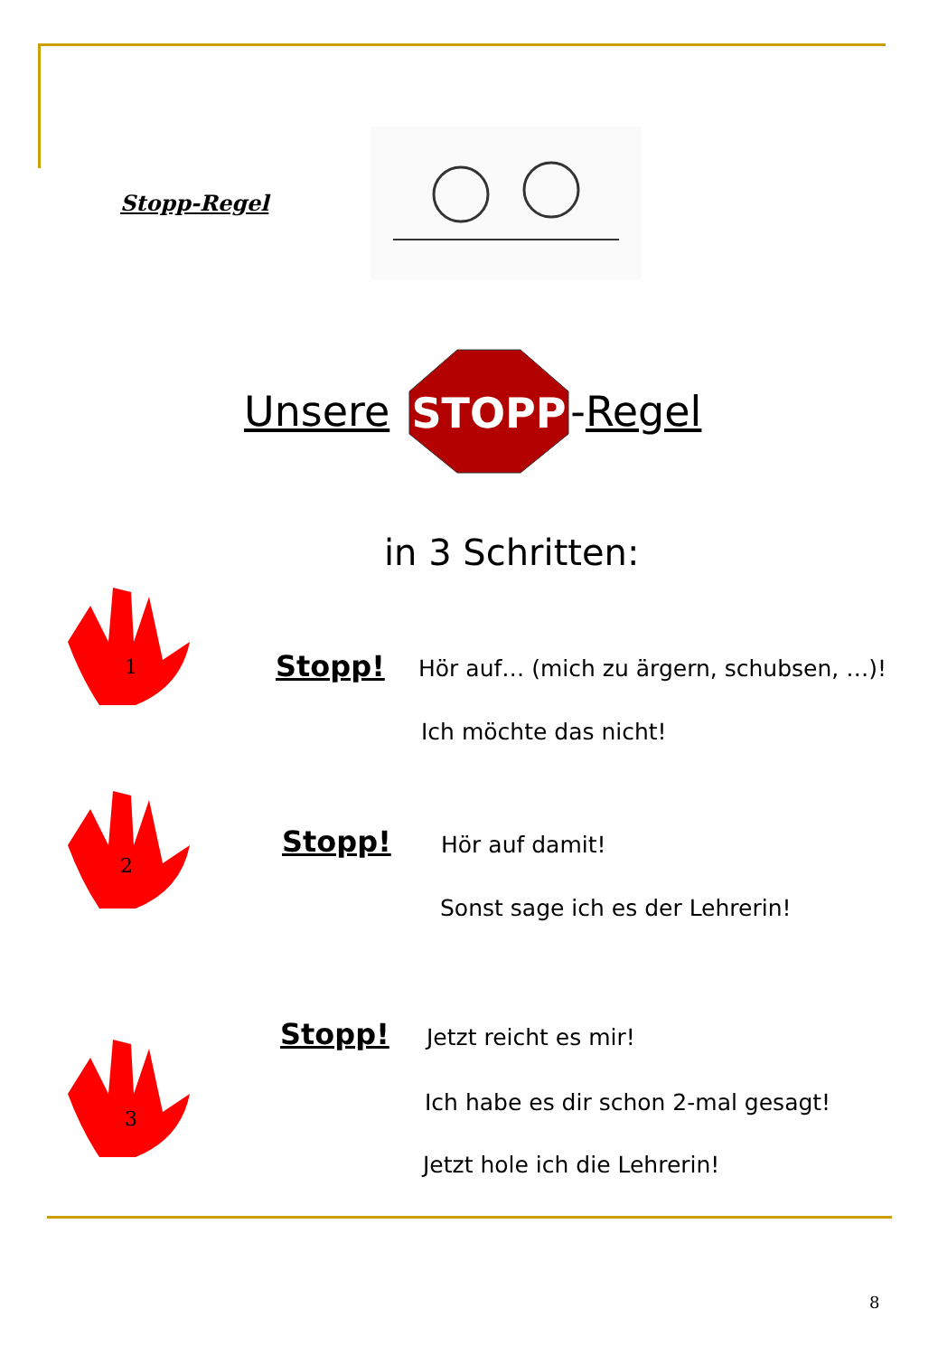Stopp-Regel
Unsere
STOPP
-Regel
in 3 Schritten:
1
Stopp!
Hör auf… (mich zu ärgern, schubsen, …)!
Ich möchte das nicht!
2
Stopp! Hör auf damit!
Sonst sage ich es der Lehrerin!
Stopp! Jetzt reicht es mir!
3
Ich habe es dir schon 2-mal gesagt!
Jetzt hole ich die Lehrerin!
8